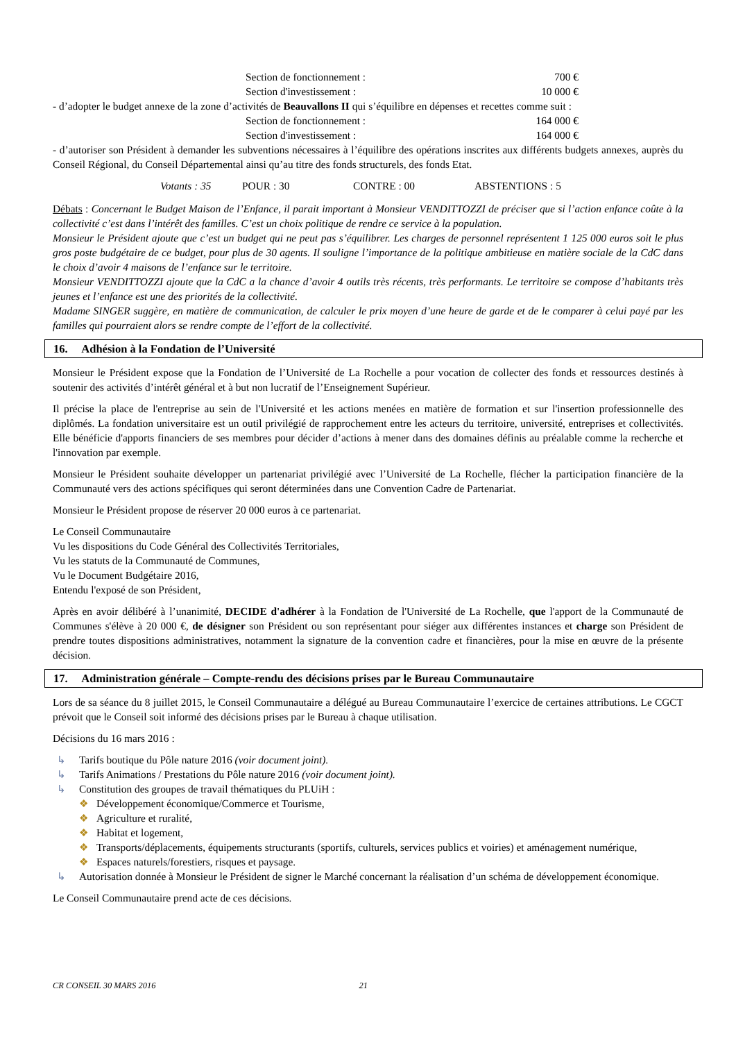Section de fonctionnement : 700 €
Section d'investissement : 10 000 €
- d’adopter le budget annexe de la zone d’activités de Beauvallons II qui s’équilibre en dépenses et recettes comme suit :
Section de fonctionnement : 164 000 €
Section d'investissement : 164 000 €
- d’autoriser son Président à demander les subventions nécessaires à l’équilibre des opérations inscrites aux différents budgets annexes, auprès du Conseil Régional, du Conseil Départemental ainsi qu’au titre des fonds structurels, des fonds Etat.
Votants : 35 POUR : 30 CONTRE : 00 ABSTENTIONS : 5
Débats : Concernant le Budget Maison de l’Enfance, il parait important à Monsieur VENDITTOZZI de préciser que si l’action enfance coûte à la collectivité c’est dans l’intérêt des familles. C’est un choix politique de rendre ce service à la population.
Monsieur le Président ajoute que c’est un budget qui ne peut pas s’équilibrer. Les charges de personnel représentent 1 125 000 euros soit le plus gros poste budgétaire de ce budget, pour plus de 30 agents. Il souligne l’importance de la politique ambitieuse en matière sociale de la CdC dans le choix d’avoir 4 maisons de l’enfance sur le territoire.
Monsieur VENDITTOZZI ajoute que la CdC a la chance d’avoir 4 outils très récents, très performants. Le territoire se compose d’habitants très jeunes et l’enfance est une des priorités de la collectivité.
Madame SINGER suggère, en matière de communication, de calculer le prix moyen d’une heure de garde et de le comparer à celui payé par les familles qui pourraient alors se rendre compte de l’effort de la collectivité.
16. Adhésion à la Fondation de l’Université
Monsieur le Président expose que la Fondation de l’Université de La Rochelle a pour vocation de collecter des fonds et ressources destinés à soutenir des activités d’intérêt général et à but non lucratif de l’Enseignement Supérieur.
Il précise la place de l'entreprise au sein de l'Université et les actions menées en matière de formation et sur l'insertion professionnelle des diplômés. La fondation universitaire est un outil privilégié de rapprochement entre les acteurs du territoire, université, entreprises et collectivités. Elle bénéficie d'apports financiers de ses membres pour décider d’actions à mener dans des domaines définis au préalable comme la recherche et l'innovation par exemple.
Monsieur le Président souhaite développer un partenariat privilégié avec l’Université de La Rochelle, flécher la participation financière de la Communauté vers des actions spécifiques qui seront déterminées dans une Convention Cadre de Partenariat.
Monsieur le Président propose de réserver 20 000 euros à ce partenariat.
Le Conseil Communautaire
Vu les dispositions du Code Général des Collectivités Territoriales,
Vu les statuts de la Communauté de Communes,
Vu le Document Budgétaire 2016,
Entendu l'exposé de son Président,
Après en avoir délibéré à l’unanimité, DECIDE d'adhérer à la Fondation de l'Université de La Rochelle, que l'apport de la Communauté de Communes s'élève à 20 000 €, de désigner son Président ou son représentant pour siéger aux différentes instances et charge son Président de prendre toutes dispositions administratives, notamment la signature de la convention cadre et financières, pour la mise en œuvre de la présente décision.
17. Administration générale – Compte-rendu des décisions prises par le Bureau Communautaire
Lors de sa séance du 8 juillet 2015, le Conseil Communautaire a délégué au Bureau Communautaire l’exercice de certaines attributions. Le CGCT prévoit que le Conseil soit informé des décisions prises par le Bureau à chaque utilisation.
Décisions du 16 mars 2016 :
↳ Tarifs boutique du Pôle nature 2016 (voir document joint).
↳ Tarifs Animations / Prestations du Pôle nature 2016 (voir document joint).
↳ Constitution des groupes de travail thématiques du PLUiH :
❖ Développement économique/Commerce et Tourisme,
❖ Agriculture et ruralité,
❖ Habitat et logement,
❖ Transports/déplacements, équipements structurants (sportifs, culturels, services publics et voiries) et aménagement numérique,
❖ Espaces naturels/forestiers, risques et paysage.
↳ Autorisation donnée à Monsieur le Président de signer le Marché concernant la réalisation d’un schéma de développement économique.
Le Conseil Communautaire prend acte de ces décisions.
CR CONSEIL 30 MARS 2016 21